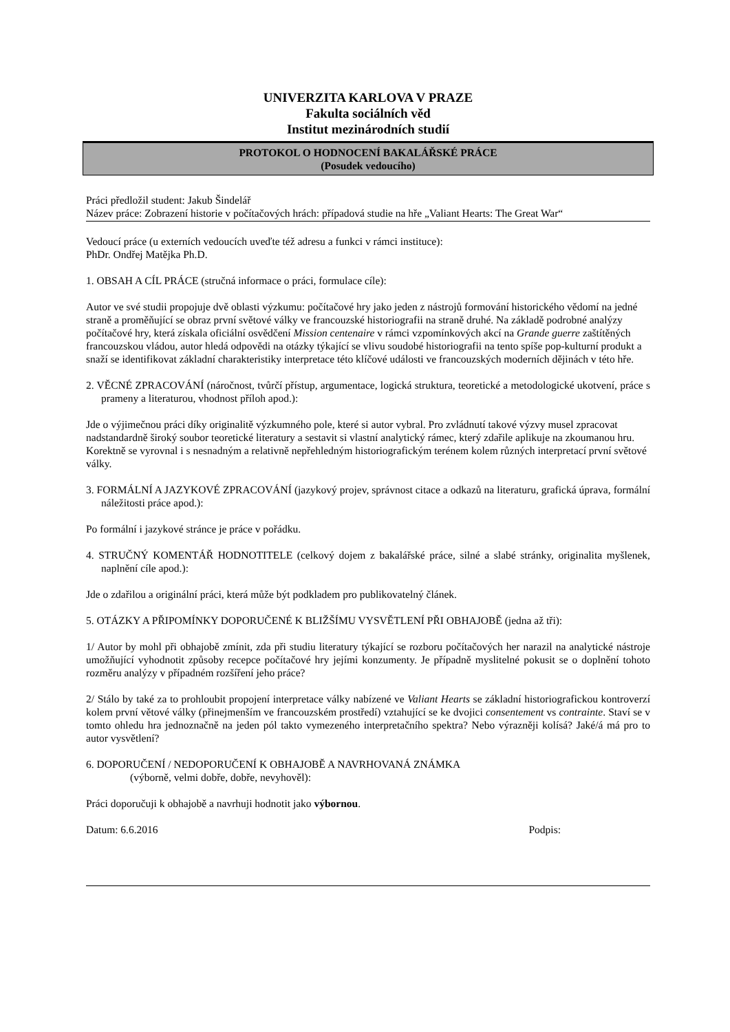UNIVERZITA KARLOVA V PRAZE
Fakulta sociálních věd
Institut mezinárodních studií
PROTOKOL O HODNOCENÍ BAKALÁŘSKÉ PRÁCE
(Posudek vedoucího)
Práci předložil student: Jakub Šindelář
Název práce: Zobrazení historie v počítačových hrách: případová studie na hře „Valiant Hearts: The Great War“
Vedoucí práce (u externích vedoucích uveďte též adresu a funkci v rámci instituce):
PhDr. Ondřej Matějka Ph.D.
1. OBSAH A CÍL PRÁCE (stručná informace o práci, formulace cíle):
Autor ve své studii propojuje dvě oblasti výzkumu: počítačové hry jako jeden z nástrojů formování historického vědomí na jedné straně a proměňující se obraz první světové války ve francouzské historiografii na straně druhé. Na základě podrobné analýzy počítačové hry, která získala oficiální osvědčení Mission centenaire v rámci vzpomínkových akcí na Grande guerre zaštítěných francouzskou vládou, autor hledá odpovědi na otázky týkající se vlivu soudobé historiografii na tento spíše pop-kulturní produkt a snaží se identifikovat základní charakteristiky interpretace této klíčové události ve francouzských moderních dějinách v této hře.
2. VĚCNÉ ZPRACOVÁNÍ (náročnost, tvůrčí přístup, argumentace, logická struktura, teoretické a metodologické ukotvení, práce s prameny a literaturou, vhodnost příloh apod.):
Jde o výjimečnou práci díky originalitě výzkumného pole, které si autor vybral. Pro zvládnutí takové výzvy musel zpracovat nadstandardně široký soubor teoretické literatury a sestavit si vlastní analytický rámec, který zdařile aplikuje na zkoumanou hru. Korektně se vyrovnal i s nesnadným a relativně nepřehledným historiografickým terénem kolem různých interpretací první světové války.
3. FORMÁLNÍ A JAZYKOVÉ ZPRACOVÁNÍ (jazykový projev, správnost citace a odkazů na literaturu, grafická úprava, formální náležitosti práce apod.):
Po formální i jazykové stránce je práce v pořádku.
4. STRUČNÝ KOMENTÁŘ HODNOTITELE (celkový dojem z bakalářské práce, silné a slabé stránky, originalita myšlenek, naplnění cíle apod.):
Jde o zdařilou a originální práci, která může být podkladem pro publikovatelný článek.
5. OTÁZKY A PŘIPOMÍNKY DOPORUČENÉ K BLIŽŠÍMU VYSVĚTLENÍ PŘI OBHAJOBĚ (jedna až tři):
1/ Autor by mohl při obhajobě zmínit, zda při studiu literatury týkající se rozboru počítačových her narazil na analytické nástroje umožňující vyhodnotit způsoby recepce počítačové hry jejími konzumenty. Je případně myslitelné pokusit se o doplnění tohoto rozměru analýzy v případném rozšíření jeho práce?
2/ Stálo by také za to prohloubit propojení interpretace války nabízené ve Valiant Hearts se základní historiografickou kontroverzí kolem první větové války (přinejmenším ve francouzském prostředí) vztahující se ke dvojici consentement vs contrainte. Staví se v tomto ohledu hra jednoznačně na jeden pól takto vymezeného interpretačního spektra? Nebo výrazněji kolísá? Jaké/á má pro to autor vysvětlení?
6. DOPORUČENÍ / NEDOPORUČENÍ K OBHAJOBĚ A NAVRHOVANÁ ZNÁMKA
(výborně, velmi dobře, dobře, nevyhověl):
Práci doporučuji k obhajobě a navrhuji hodnotit jako výbornou.
Datum: 6.6.2016 Podpis: